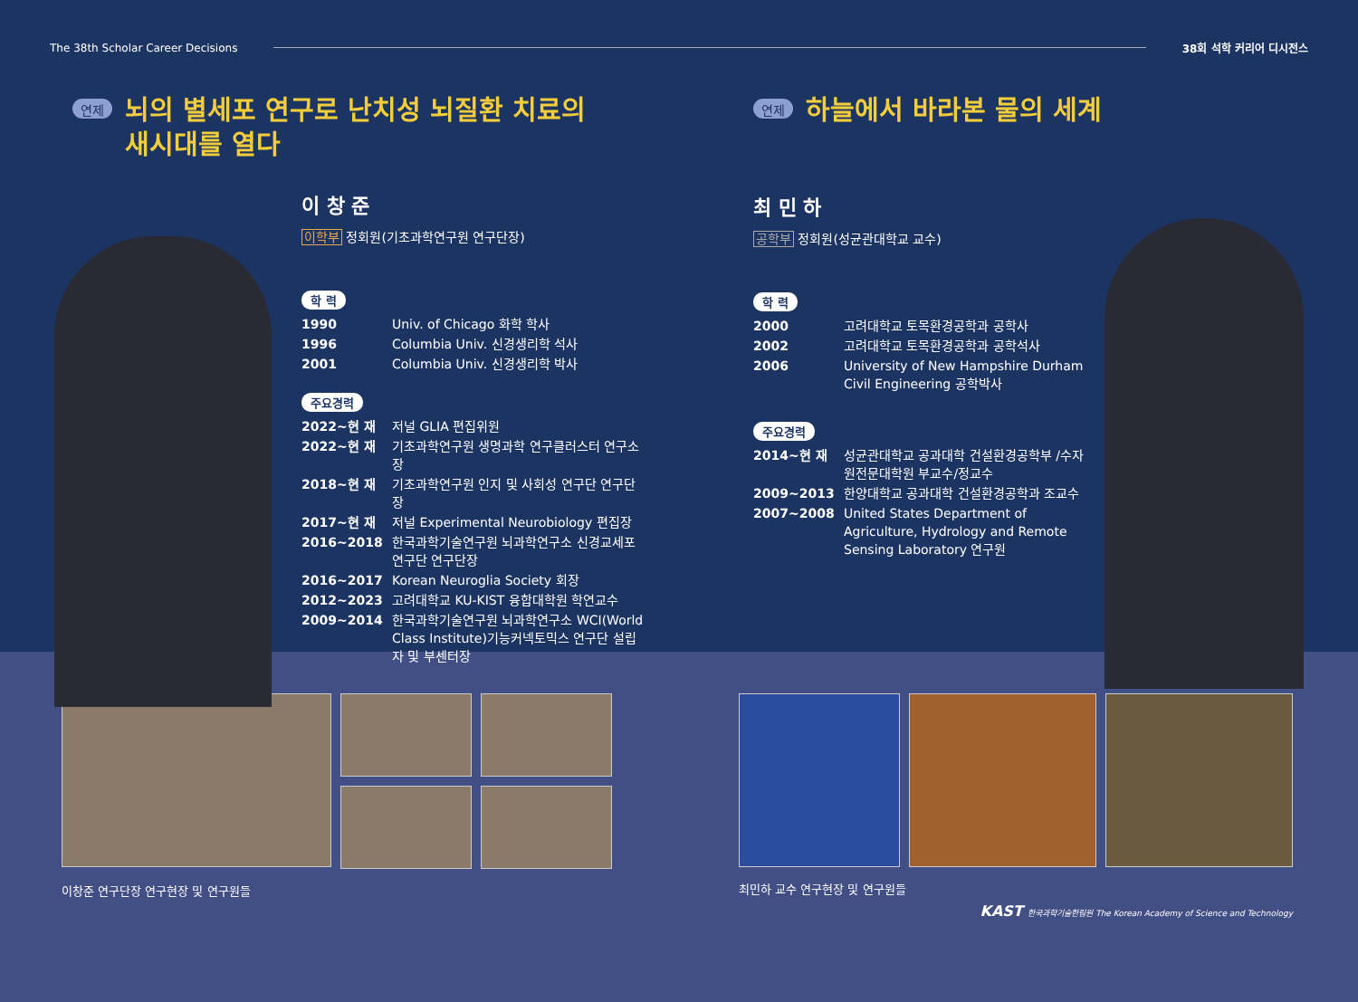The 38th Scholar Career Decisions 38회 석학 커리어 디시전스
연제
뇌의 별세포 연구로 난치성 뇌질환 치료의
새시대를 열다
이 창 준
이학부 정회원(기초과학연구원 연구단장)
학 력
1990 Univ. of Chicago 화학 학사
1996 Columbia Univ. 신경생리학 석사
2001 Columbia Univ. 신경생리학 박사
주요경력
2022~현 재 저널 GLIA 편집위원
2022~현 재 기초과학연구원 생명과학 연구클러스터 연구소장
2018~현 재 기초과학연구원 인지 및 사회성 연구단 연구단장
2017~현 재 저널 Experimental Neurobiology 편집장
2016~2018 한국과학기술연구원 뇌과학연구소 신경교세포연구단 연구단장
2016~2017 Korean Neuroglia Society 회장
2012~2023 고려대학교 KU-KIST 융합대학원 학연교수
2009~2014 한국과학기술연구원 뇌과학연구소 WCI(World Class Institute)기능커넥토믹스 연구단 설립자 및 부센터장
연제
하늘에서 바라본 물의 세계
최 민 하
공학부 정회원(성균관대학교 교수)
학 력
2000 고려대학교 토목환경공학과 공학사
2002 고려대학교 토목환경공학과 공학석사
2006 University of New Hampshire Durham Civil Engineering 공학박사
주요경력
2014~현 재 성균관대학교 공과대학 건설환경공학부 /수자원전문대학원 부교수/정교수
2009~2013 한양대학교 공과대학 건설환경공학과 조교수
2007~2008 United States Department of Agriculture, Hydrology and Remote Sensing Laboratory 연구원
이창준 연구단장 연구현장 및 연구원들
최민하 교수 연구현장 및 연구원들
KAST 한국과학기술한림원 The Korean Academy of Science and Technology